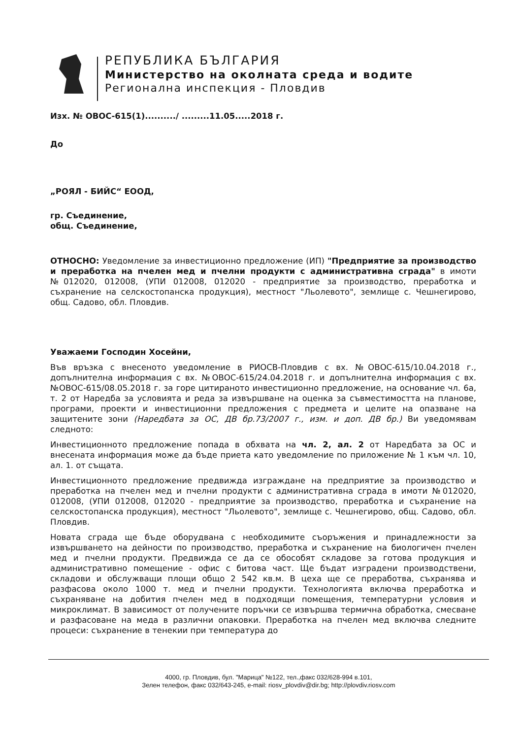РЕПУБЛИКА БЪЛГАРИЯ
Министерство на околната среда и водите
Регионална инспекция - Пловдив
Изх. № ОВОС-615(1)........../ .........11.05.....2018 г.
До
„РОЯЛ - БИЙС“ ЕООД,
гр. Съединение,
общ. Съединение,
ОТНОСНО: Уведомление за инвестиционно предложение (ИП) "Предприятие за производство и преработка на пчелен мед и пчелни продукти с административна сграда" в имоти №012020, 012008, (УПИ 012008, 012020 - предприятие за производство, преработка и съхранение на селскостопанска продукция), местност "Льолевото", землище с. Чешнегирово, общ. Садово, обл. Пловдив.
Уважаеми Господин Хосейни,
Във връзка с внесеното уведомление в РИОСВ-Пловдив с вх. №ОВОС-615/10.04.2018 г., допълнителна информация с вх. №ОВОС-615/24.04.2018 г. и допълнителна информация с вх. №ОВОС-615/08.05.2018 г. за горе цитираното инвестиционно предложение, на основание чл. 6а, т. 2 от Наредба за условията и реда за извършване на оценка за съвместимостта на планове, програми, проекти и инвестиционни предложения с предмета и целите на опазване на защитените зони (Наредбата за ОС, ДВ бр.73/2007 г., изм. и доп. ДВ бр.) Ви уведомявам следното:
Инвестиционното предложение попада в обхвата на чл. 2, ал. 2 от Наредбата за ОС и внесената информация може да бъде приета като уведомление по приложение № 1 към чл. 10, ал. 1. от същата.
Инвестиционното предложение предвижда изграждане на предприятие за производство и преработка на пчелен мед и пчелни продукти с административна сграда в имоти №012020, 012008, (УПИ 012008, 012020 - предприятие за производство, преработка и съхранение на селскостопанска продукция), местност "Льолевото", землище с. Чешнегирово, общ. Садово, обл. Пловдив.
Новата сграда ще бъде оборудвана с необходимите съоръжения и принадлежности за извършването на дейности по производство, преработка и съхранение на биологичен пчелен мед и пчелни продукти. Предвижда се да се обособят складове за готова продукция и административно помещение - офис с битова част. Ще бъдат изградени производствени, складови и обслужващи площи общо 2 542 кв.м. В цеха ще се преработва, съхранява и разфасова около 1000 т. мед и пчелни продукти. Технологията включва преработка и съхраняване на добития пчелен мед в подходящи помещения, температурни условия и микроклимат. В зависимост от получените поръчки се извършва термична обработка, смесване и разфасоване на меда в различни опаковки. Преработка на пчелен мед включва следните процеси: съхранение в тенекии при температура до
4000, гр. Пловдив, бул. "Марица" №122, тел.,факс 032/628-994 в.101,
Зелен телефон, факс 032/643-245, e-mail: riosv_plovdiv@dir.bg; http://plovdiv.riosv.com